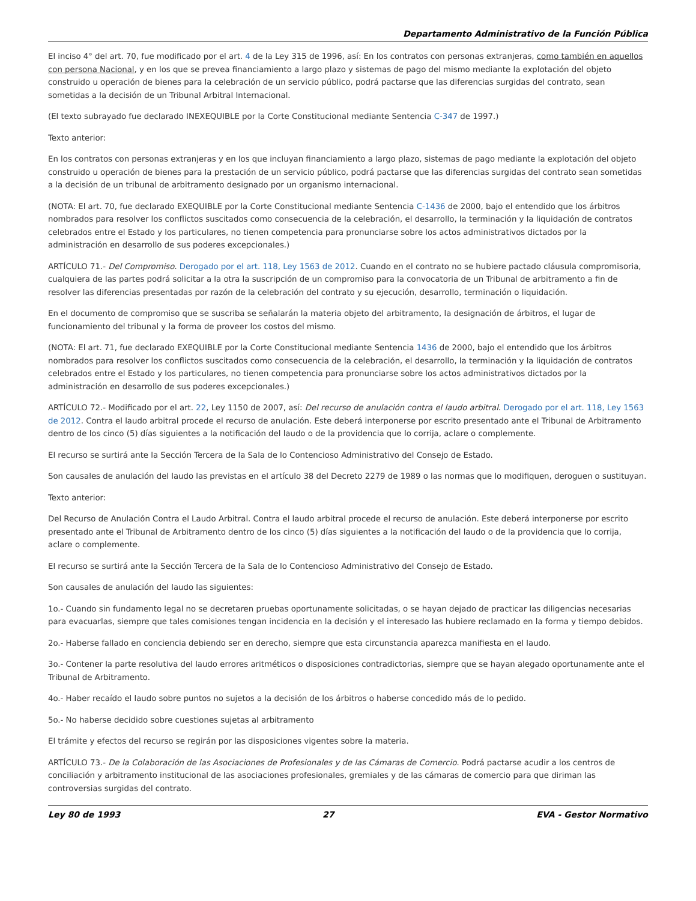Departamento Administrativo de la Función Pública
El inciso 4° del art. 70, fue modificado por el art. 4 de la Ley 315 de 1996, así: En los contratos con personas extranjeras, como también en aquellos con persona Nacional, y en los que se prevea financiamiento a largo plazo y sistemas de pago del mismo mediante la explotación del objeto construido u operación de bienes para la celebración de un servicio público, podrá pactarse que las diferencias surgidas del contrato, sean sometidas a la decisión de un Tribunal Arbitral Internacional.
(El texto subrayado fue declarado INEXEQUIBLE por la Corte Constitucional mediante Sentencia C-347 de 1997.)
Texto anterior:
En los contratos con personas extranjeras y en los que incluyan financiamiento a largo plazo, sistemas de pago mediante la explotación del objeto construido u operación de bienes para la prestación de un servicio público, podrá pactarse que las diferencias surgidas del contrato sean sometidas a la decisión de un tribunal de arbitramento designado por un organismo internacional.
(NOTA: El art. 70, fue declarado EXEQUIBLE por la Corte Constitucional mediante Sentencia C-1436 de 2000, bajo el entendido que los árbitros nombrados para resolver los conflictos suscitados como consecuencia de la celebración, el desarrollo, la terminación y la liquidación de contratos celebrados entre el Estado y los particulares, no tienen competencia para pronunciarse sobre los actos administrativos dictados por la administración en desarrollo de sus poderes excepcionales.)
ARTÍCULO 71.- Del Compromiso. Derogado por el art. 118, Ley 1563 de 2012. Cuando en el contrato no se hubiere pactado cláusula compromisoria, cualquiera de las partes podrá solicitar a la otra la suscripción de un compromiso para la convocatoria de un Tribunal de arbitramento a fin de resolver las diferencias presentadas por razón de la celebración del contrato y su ejecución, desarrollo, terminación o liquidación.
En el documento de compromiso que se suscriba se señalarán la materia objeto del arbitramento, la designación de árbitros, el lugar de funcionamiento del tribunal y la forma de proveer los costos del mismo.
(NOTA: El art. 71, fue declarado EXEQUIBLE por la Corte Constitucional mediante Sentencia 1436 de 2000, bajo el entendido que los árbitros nombrados para resolver los conflictos suscitados como consecuencia de la celebración, el desarrollo, la terminación y la liquidación de contratos celebrados entre el Estado y los particulares, no tienen competencia para pronunciarse sobre los actos administrativos dictados por la administración en desarrollo de sus poderes excepcionales.)
ARTÍCULO 72.- Modificado por el art. 22, Ley 1150 de 2007, así: Del recurso de anulación contra el laudo arbitral. Derogado por el art. 118, Ley 1563 de 2012. Contra el laudo arbitral procede el recurso de anulación. Este deberá interponerse por escrito presentado ante el Tribunal de Arbitramento dentro de los cinco (5) días siguientes a la notificación del laudo o de la providencia que lo corrija, aclare o complemente.
El recurso se surtirá ante la Sección Tercera de la Sala de lo Contencioso Administrativo del Consejo de Estado.
Son causales de anulación del laudo las previstas en el artículo 38 del Decreto 2279 de 1989 o las normas que lo modifiquen, deroguen o sustituyan.
Texto anterior:
Del Recurso de Anulación Contra el Laudo Arbitral. Contra el laudo arbitral procede el recurso de anulación. Este deberá interponerse por escrito presentado ante el Tribunal de Arbitramento dentro de los cinco (5) días siguientes a la notificación del laudo o de la providencia que lo corrija, aclare o complemente.
El recurso se surtirá ante la Sección Tercera de la Sala de lo Contencioso Administrativo del Consejo de Estado.
Son causales de anulación del laudo las siguientes:
1o.- Cuando sin fundamento legal no se decretaren pruebas oportunamente solicitadas, o se hayan dejado de practicar las diligencias necesarias para evacuarlas, siempre que tales comisiones tengan incidencia en la decisión y el interesado las hubiere reclamado en la forma y tiempo debidos.
2o.- Haberse fallado en conciencia debiendo ser en derecho, siempre que esta circunstancia aparezca manifiesta en el laudo.
3o.- Contener la parte resolutiva del laudo errores aritméticos o disposiciones contradictorias, siempre que se hayan alegado oportunamente ante el Tribunal de Arbitramento.
4o.- Haber recaído el laudo sobre puntos no sujetos a la decisión de los árbitros o haberse concedido más de lo pedido.
5o.- No haberse decidido sobre cuestiones sujetas al arbitramento
El trámite y efectos del recurso se regirán por las disposiciones vigentes sobre la materia.
ARTÍCULO 73.- De la Colaboración de las Asociaciones de Profesionales y de las Cámaras de Comercio. Podrá pactarse acudir a los centros de conciliación y arbitramento institucional de las asociaciones profesionales, gremiales y de las cámaras de comercio para que diriman las controversias surgidas del contrato.
Ley 80 de 1993 27 EVA - Gestor Normativo